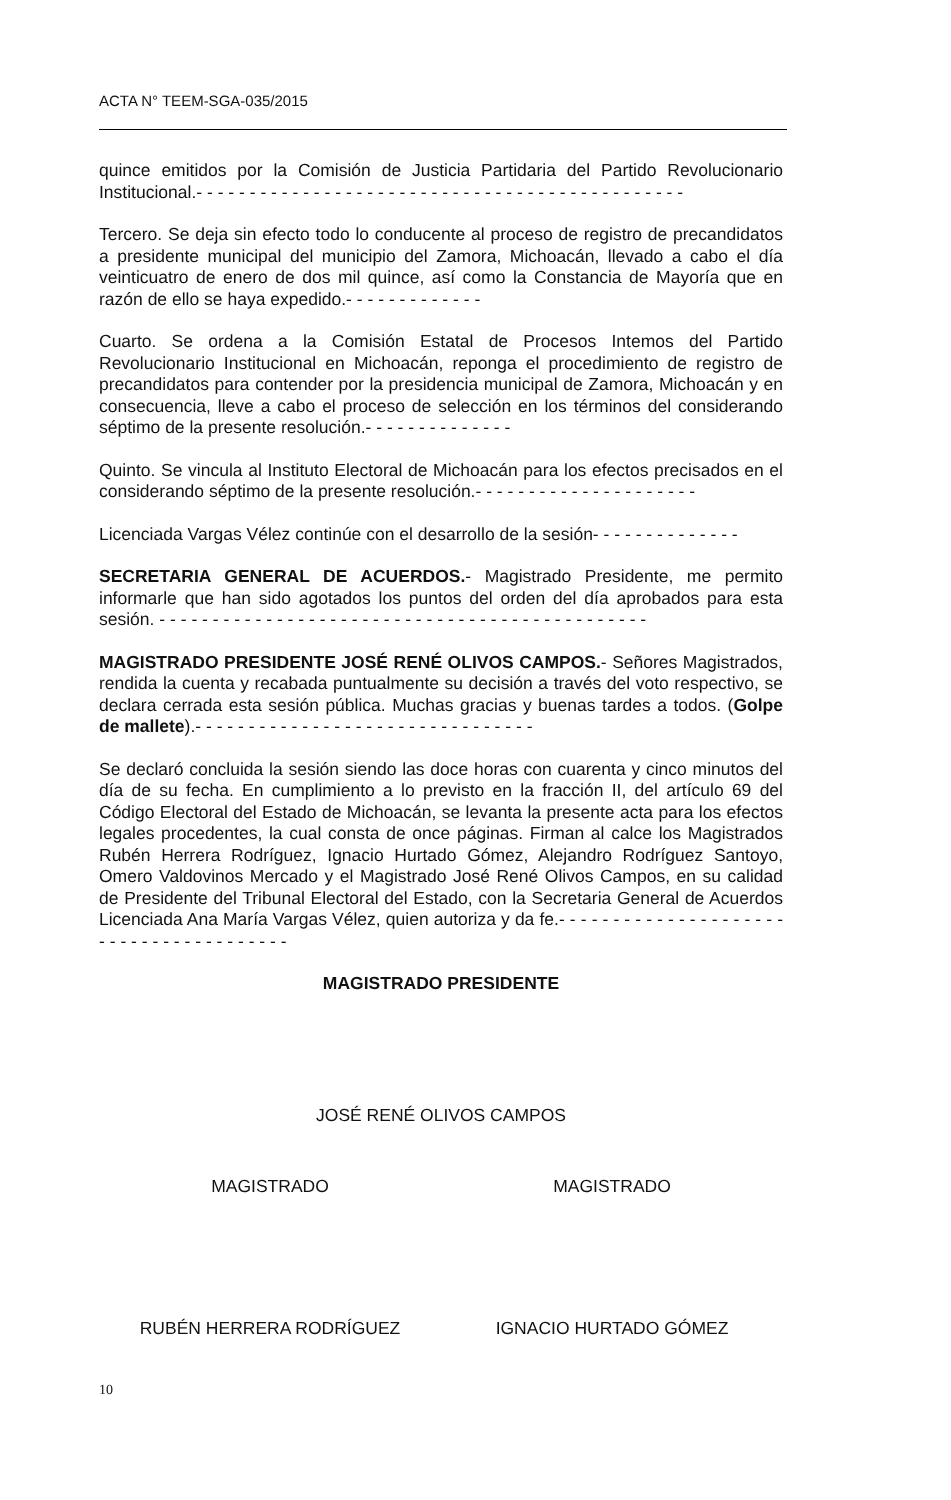ACTA N° TEEM-SGA-035/2015
quince emitidos por la Comisión de Justicia Partidaria del Partido Revolucionario Institucional.- - - - - - - - - - - - - - - - - - - - - - - - - - - - - - - - - - - - - - - - - - - - - -
Tercero. Se deja sin efecto todo lo conducente al proceso de registro de precandidatos a presidente municipal del municipio del Zamora, Michoacán, llevado a cabo el día veinticuatro de enero de dos mil quince, así como la Constancia de Mayoría que en razón de ello se haya expedido.- - - - - - - - - - - - -
Cuarto. Se ordena a la Comisión Estatal de Procesos Intemos del Partido Revolucionario Institucional en Michoacán, reponga el procedimiento de registro de precandidatos para contender por la presidencia municipal de Zamora, Michoacán y en consecuencia, lleve a cabo el proceso de selección en los términos del considerando séptimo de la presente resolución.- - - - - - - - - - - - - -
Quinto. Se vincula al Instituto Electoral de Michoacán para los efectos precisados en el considerando séptimo de la presente resolución.- - - - - - - - - - - - - - - - - - - - -
Licenciada Vargas Vélez continúe con el desarrollo de la sesión- - - - - - - - - - - - - -
SECRETARIA GENERAL DE ACUERDOS.- Magistrado Presidente, me permito informarle que han sido agotados los puntos del orden del día aprobados para esta sesión. - - - - - - - - - - - - - - - - - - - - - - - - - - - - - - - - - - - - - - - - - - - - - -
MAGISTRADO PRESIDENTE JOSÉ RENÉ OLIVOS CAMPOS.- Señores Magistrados, rendida la cuenta y recabada puntualmente su decisión a través del voto respectivo, se declara cerrada esta sesión pública. Muchas gracias y buenas tardes a todos. (Golpe de mallete).- - - - - - - - - - - - - - - - - - - - - - - - - - - - - - - -
Se declaró concluida la sesión siendo las doce horas con cuarenta y cinco minutos del día de su fecha. En cumplimiento a lo previsto en la fracción II, del artículo 69 del Código Electoral del Estado de Michoacán, se levanta la presente acta para los efectos legales procedentes, la cual consta de once páginas. Firman al calce los Magistrados Rubén Herrera Rodríguez, Ignacio Hurtado Gómez, Alejandro Rodríguez Santoyo, Omero Valdovinos Mercado y el Magistrado José René Olivos Campos, en su calidad de Presidente del Tribunal Electoral del Estado, con la Secretaria General de Acuerdos Licenciada Ana María Vargas Vélez, quien autoriza y da fe.- - - - - - - - - - - - - - - - - - - - - - - - - - - - - - - - - - - - - - -
MAGISTRADO PRESIDENTE
JOSÉ RENÉ OLIVOS CAMPOS
MAGISTRADO MAGISTRADO
RUBÉN HERRERA RODRÍGUEZ IGNACIO HURTADO GÓMEZ
10